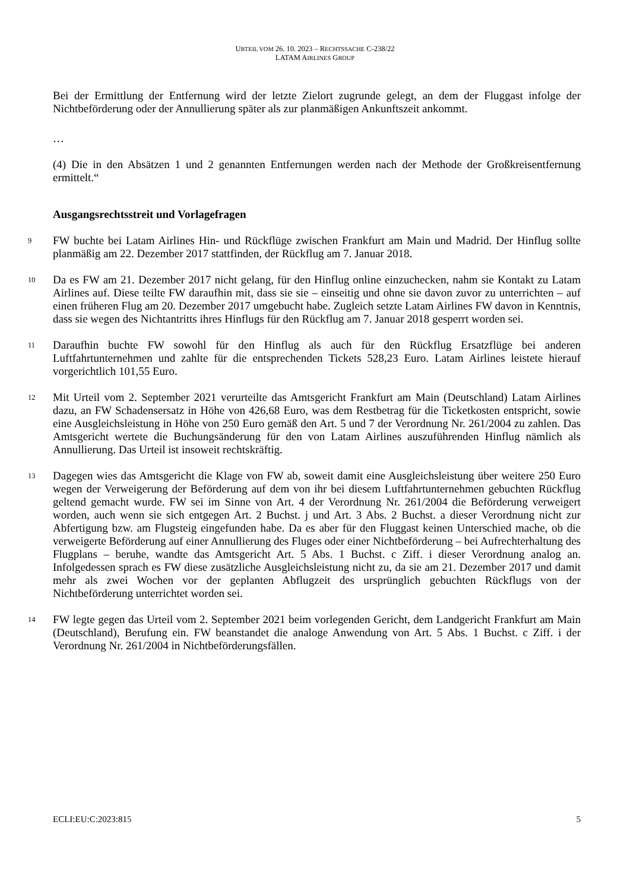URTEIL VOM 26. 10. 2023 – RECHTSSACHE C-238/22
LATAM AIRLINES GROUP
Bei der Ermittlung der Entfernung wird der letzte Zielort zugrunde gelegt, an dem der Fluggast infolge der Nichtbeförderung oder der Annullierung später als zur planmäßigen Ankunftszeit ankommt.
…
(4) Die in den Absätzen 1 und 2 genannten Entfernungen werden nach der Methode der Großkreisentfernung ermittelt.“
Ausgangsrechtsstreit und Vorlagefragen
9
FW buchte bei Latam Airlines Hin- und Rückflüge zwischen Frankfurt am Main und Madrid. Der Hinflug sollte planmäßig am 22. Dezember 2017 stattfinden, der Rückflug am 7. Januar 2018.
10
Da es FW am 21. Dezember 2017 nicht gelang, für den Hinflug online einzuchecken, nahm sie Kontakt zu Latam Airlines auf. Diese teilte FW daraufhin mit, dass sie sie – einseitig und ohne sie davon zuvor zu unterrichten – auf einen früheren Flug am 20. Dezember 2017 umgebucht habe. Zugleich setzte Latam Airlines FW davon in Kenntnis, dass sie wegen des Nichtantritts ihres Hinflugs für den Rückflug am 7. Januar 2018 gesperrt worden sei.
11
Daraufhin buchte FW sowohl für den Hinflug als auch für den Rückflug Ersatzflüge bei anderen Luftfahrtunternehmen und zahlte für die entsprechenden Tickets 528,23 Euro. Latam Airlines leistete hierauf vorgerichtlich 101,55 Euro.
12
Mit Urteil vom 2. September 2021 verurteilte das Amtsgericht Frankfurt am Main (Deutschland) Latam Airlines dazu, an FW Schadensersatz in Höhe von 426,68 Euro, was dem Restbetrag für die Ticketkosten entspricht, sowie eine Ausgleichsleistung in Höhe von 250 Euro gemäß den Art. 5 und 7 der Verordnung Nr. 261/2004 zu zahlen. Das Amtsgericht wertete die Buchungsänderung für den von Latam Airlines auszuführenden Hinflug nämlich als Annullierung. Das Urteil ist insoweit rechtskräftig.
13
Dagegen wies das Amtsgericht die Klage von FW ab, soweit damit eine Ausgleichsleistung über weitere 250 Euro wegen der Verweigerung der Beförderung auf dem von ihr bei diesem Luftfahrtunternehmen gebuchten Rückflug geltend gemacht wurde. FW sei im Sinne von Art. 4 der Verordnung Nr. 261/2004 die Beförderung verweigert worden, auch wenn sie sich entgegen Art. 2 Buchst. j und Art. 3 Abs. 2 Buchst. a dieser Verordnung nicht zur Abfertigung bzw. am Flugsteig eingefunden habe. Da es aber für den Fluggast keinen Unterschied mache, ob die verweigerte Beförderung auf einer Annullierung des Fluges oder einer Nichtbeförderung – bei Aufrechterhaltung des Flugplans – beruhe, wandte das Amtsgericht Art. 5 Abs. 1 Buchst. c Ziff. i dieser Verordnung analog an. Infolgedessen sprach es FW diese zusätzliche Ausgleichsleistung nicht zu, da sie am 21. Dezember 2017 und damit mehr als zwei Wochen vor der geplanten Abflugzeit des ursprünglich gebuchten Rückflugs von der Nichtbeförderung unterrichtet worden sei.
14
FW legte gegen das Urteil vom 2. September 2021 beim vorlegenden Gericht, dem Landgericht Frankfurt am Main (Deutschland), Berufung ein. FW beanstandet die analoge Anwendung von Art. 5 Abs. 1 Buchst. c Ziff. i der Verordnung Nr. 261/2004 in Nichtbeförderungsfällen.
ECLI:EU:C:2023:815 5